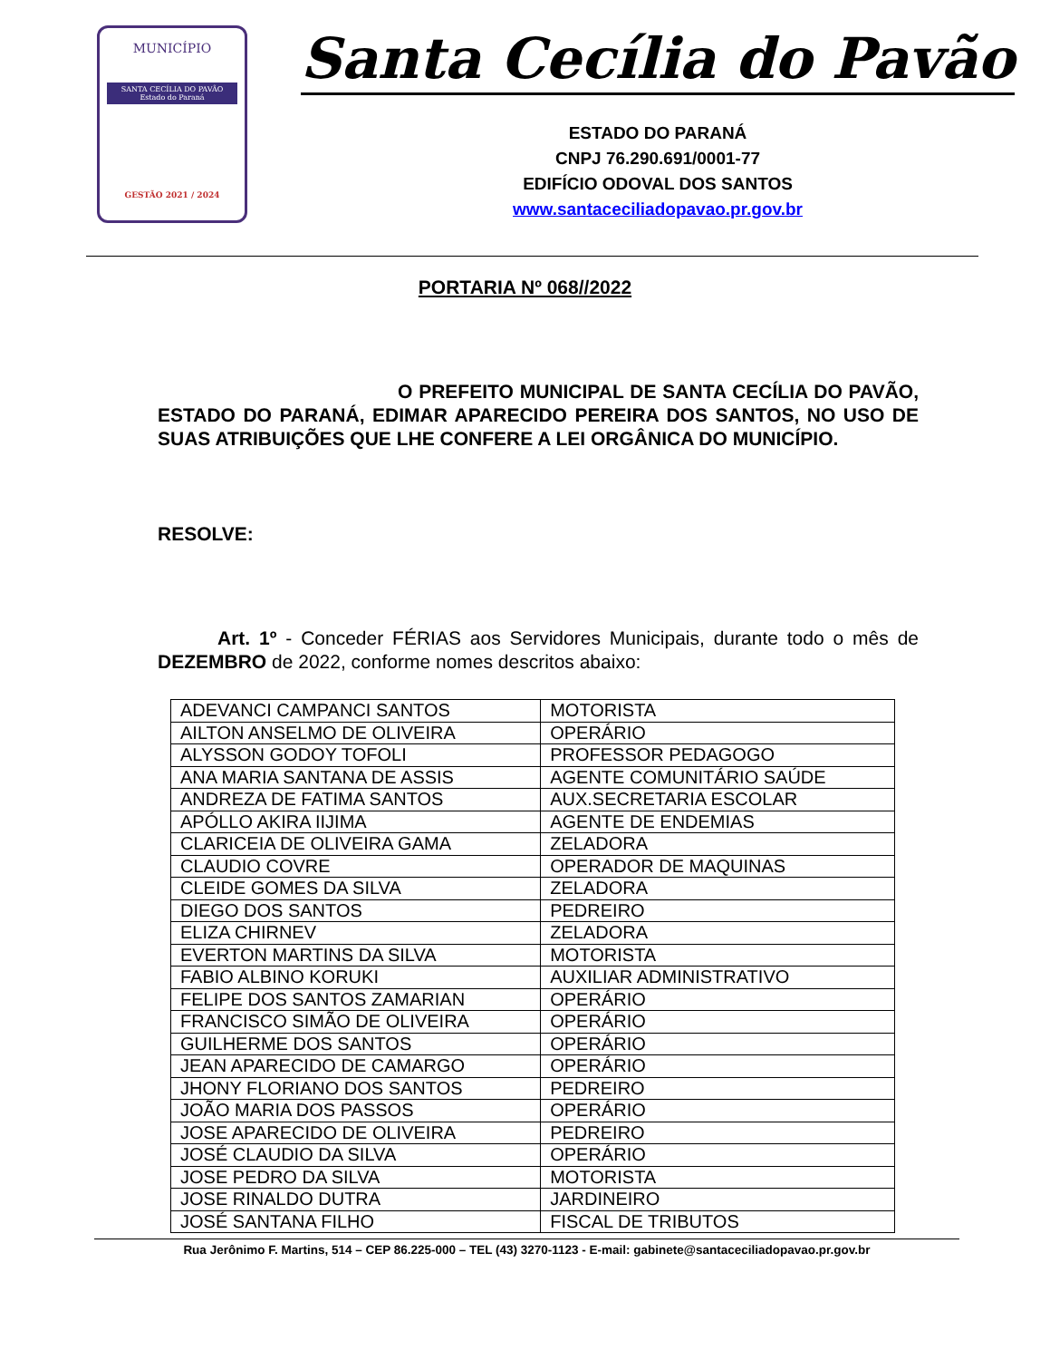MUNICÍPIO
SANTA CECÍLIA DO PAVÃO
Estado do Paraná
GESTÃO 2021 / 2024
Santa Cecília do Pavão
ESTADO DO PARANÁ
CNPJ 76.290.691/0001-77
EDIFÍCIO ODOVAL DOS SANTOS
www.santaceciliadopavao.pr.gov.br
PORTARIA Nº 068//2022
O PREFEITO MUNICIPAL DE SANTA CECÍLIA DO PAVÃO, ESTADO DO PARANÁ, EDIMAR APARECIDO PEREIRA DOS SANTOS, NO USO DE SUAS ATRIBUIÇÕES QUE LHE CONFERE A LEI ORGÂNICA DO MUNICÍPIO.
RESOLVE:
Art. 1º - Conceder FÉRIAS aos Servidores Municipais, durante todo o mês de DEZEMBRO de 2022, conforme nomes descritos abaixo:
| ADEVANCI CAMPANCI SANTOS | MOTORISTA |
| AILTON ANSELMO DE OLIVEIRA | OPERÁRIO |
| ALYSSON GODOY TOFOLI | PROFESSOR PEDAGOGO |
| ANA MARIA SANTANA DE ASSIS | AGENTE COMUNITÁRIO SAÚDE |
| ANDREZA DE FATIMA SANTOS | AUX.SECRETARIA ESCOLAR |
| APÓLLO AKIRA IIJIMA | AGENTE DE ENDEMIAS |
| CLARICEIA DE OLIVEIRA GAMA | ZELADORA |
| CLAUDIO COVRE | OPERADOR DE MAQUINAS |
| CLEIDE GOMES DA SILVA | ZELADORA |
| DIEGO DOS SANTOS | PEDREIRO |
| ELIZA CHIRNEV | ZELADORA |
| EVERTON MARTINS DA SILVA | MOTORISTA |
| FABIO ALBINO KORUKI | AUXILIAR ADMINISTRATIVO |
| FELIPE DOS SANTOS ZAMARIAN | OPERÁRIO |
| FRANCISCO SIMÃO DE OLIVEIRA | OPERÁRIO |
| GUILHERME DOS SANTOS | OPERÁRIO |
| JEAN APARECIDO DE CAMARGO | OPERÁRIO |
| JHONY FLORIANO DOS SANTOS | PEDREIRO |
| JOÃO MARIA DOS PASSOS | OPERÁRIO |
| JOSE APARECIDO DE OLIVEIRA | PEDREIRO |
| JOSÉ CLAUDIO DA SILVA | OPERÁRIO |
| JOSE PEDRO DA SILVA | MOTORISTA |
| JOSE RINALDO DUTRA | JARDINEIRO |
| JOSÉ SANTANA FILHO | FISCAL DE TRIBUTOS |
Rua Jerônimo F. Martins, 514 – CEP 86.225-000 – TEL (43) 3270-1123 - E-mail: gabinete@santaceciliadopavao.pr.gov.br